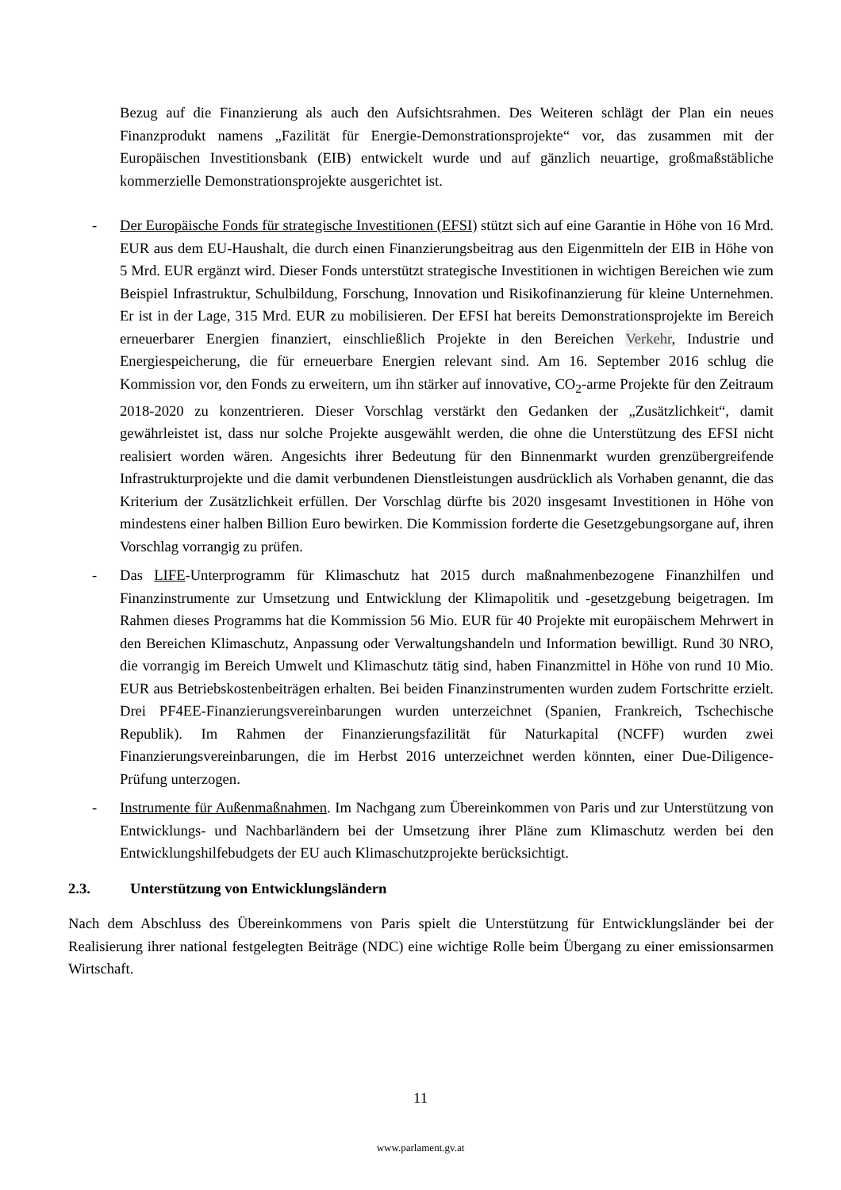Bezug auf die Finanzierung als auch den Aufsichtsrahmen. Des Weiteren schlägt der Plan ein neues Finanzprodukt namens „Fazilität für Energie-Demonstrationsprojekte“ vor, das zusammen mit der Europäischen Investitionsbank (EIB) entwickelt wurde und auf gänzlich neuartige, großmaßstäbliche kommerzielle Demonstrationsprojekte ausgerichtet ist.
- Der Europäische Fonds für strategische Investitionen (EFSI) stützt sich auf eine Garantie in Höhe von 16 Mrd. EUR aus dem EU-Haushalt, die durch einen Finanzierungsbeitrag aus den Eigenmitteln der EIB in Höhe von 5 Mrd. EUR ergänzt wird. Dieser Fonds unterstützt strategische Investitionen in wichtigen Bereichen wie zum Beispiel Infrastruktur, Schulbildung, Forschung, Innovation und Risikofinanzierung für kleine Unternehmen. Er ist in der Lage, 315 Mrd. EUR zu mobilisieren. Der EFSI hat bereits Demonstrationsprojekte im Bereich erneuerbarer Energien finanziert, einschließlich Projekte in den Bereichen Verkehr, Industrie und Energiespeicherung, die für erneuerbare Energien relevant sind. Am 16. September 2016 schlug die Kommission vor, den Fonds zu erweitern, um ihn stärker auf innovative, CO<sub>2</sub>-arme Projekte für den Zeitraum 2018-2020 zu konzentrieren. Dieser Vorschlag verstärkt den Gedanken der „Zusätzlichkeit“, damit gewährleistet ist, dass nur solche Projekte ausgewählt werden, die ohne die Unterstützung des EFSI nicht realisiert worden wären. Angesichts ihrer Bedeutung für den Binnenmarkt wurden grenzübergreifende Infrastrukturprojekte und die damit verbundenen Dienstleistungen ausdrücklich als Vorhaben genannt, die das Kriterium der Zusätzlichkeit erfüllen. Der Vorschlag dürfte bis 2020 insgesamt Investitionen in Höhe von mindestens einer halben Billion Euro bewirken. Die Kommission forderte die Gesetzgebungsorgane auf, ihren Vorschlag vorrangig zu prüfen.
- Das LIFE-Unterprogramm für Klimaschutz hat 2015 durch maßnahmenbezogene Finanzhilfen und Finanzinstrumente zur Umsetzung und Entwicklung der Klimapolitik und -gesetzgebung beigetragen. Im Rahmen dieses Programms hat die Kommission 56 Mio. EUR für 40 Projekte mit europäischem Mehrwert in den Bereichen Klimaschutz, Anpassung oder Verwaltungshandeln und Information bewilligt. Rund 30 NRO, die vorrangig im Bereich Umwelt und Klimaschutz tätig sind, haben Finanzmittel in Höhe von rund 10 Mio. EUR aus Betriebskostenbeiträgen erhalten. Bei beiden Finanzinstrumenten wurden zudem Fortschritte erzielt. Drei PF4EE-Finanzierungsvereinbarungen wurden unterzeichnet (Spanien, Frankreich, Tschechische Republik). Im Rahmen der Finanzierungsfazilität für Naturkapital (NCFF) wurden zwei Finanzierungsvereinbarungen, die im Herbst 2016 unterzeichnet werden könnten, einer Due-Diligence-Prüfung unterzogen.
- Instrumente für Außenmaßnahmen. Im Nachgang zum Übereinkommen von Paris und zur Unterstützung von Entwicklungs- und Nachbarländern bei der Umsetzung ihrer Pläne zum Klimaschutz werden bei den Entwicklungshilfebudgets der EU auch Klimaschutzprojekte berücksichtigt.
2.3. Unterstützung von Entwicklungsländern
Nach dem Abschluss des Übereinkommens von Paris spielt die Unterstützung für Entwicklungsländer bei der Realisierung ihrer national festgelegten Beiträge (NDC) eine wichtige Rolle beim Übergang zu einer emissionsarmen Wirtschaft.
11
www.parlament.gv.at